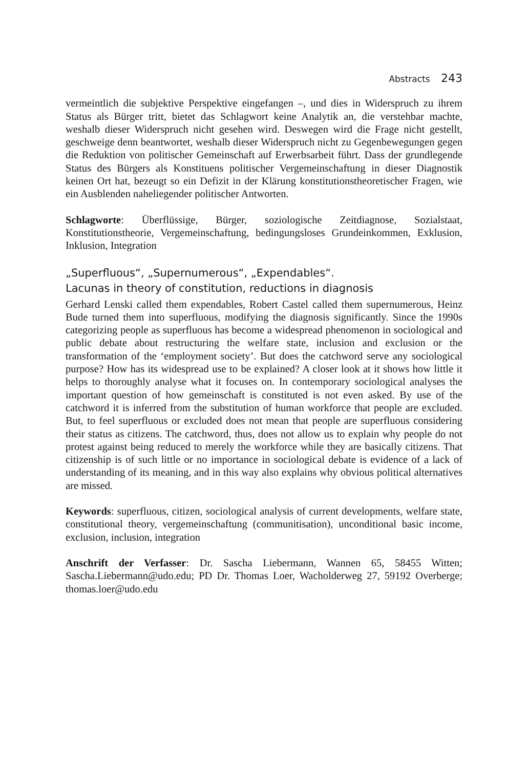Abstracts 243
vermeintlich die subjektive Perspektive eingefangen –, und dies in Widerspruch zu ihrem Status als Bürger tritt, bietet das Schlagwort keine Analytik an, die verstehbar machte, weshalb dieser Widerspruch nicht gesehen wird. Deswegen wird die Frage nicht gestellt, geschweige denn beantwortet, weshalb dieser Widerspruch nicht zu Gegenbewegungen gegen die Reduktion von politischer Gemeinschaft auf Erwerbsarbeit führt. Dass der grundlegende Status des Bürgers als Konstituens politischer Vergemeinschaftung in dieser Diagnostik keinen Ort hat, bezeugt so ein Defizit in der Klärung konstitutionstheoretischer Fragen, wie ein Ausblenden naheliegender politischer Antworten.
Schlagworte: Überflüssige, Bürger, soziologische Zeitdiagnose, Sozialstaat, Konstitutionstheorie, Vergemeinschaftung, bedingungsloses Grundeinkommen, Exklusion, Inklusion, Integration
„Superfluous“, „Supernumerous“, „Expendables“.
Lacunas in theory of constitution, reductions in diagnosis
Gerhard Lenski called them expendables, Robert Castel called them supernumerous, Heinz Bude turned them into superfluous, modifying the diagnosis significantly. Since the 1990s categorizing people as superfluous has become a widespread phenomenon in sociological and public debate about restructuring the welfare state, inclusion and exclusion or the transformation of the ‘employment society’. But does the catchword serve any sociological purpose? How has its widespread use to be explained? A closer look at it shows how little it helps to thoroughly analyse what it focuses on. In contemporary sociological analyses the important question of how gemeinschaft is constituted is not even asked. By use of the catchword it is inferred from the substitution of human workforce that people are excluded. But, to feel superfluous or excluded does not mean that people are superfluous considering their status as citizens. The catchword, thus, does not allow us to explain why people do not protest against being reduced to merely the workforce while they are basically citizens. That citizenship is of such little or no importance in sociological debate is evidence of a lack of understanding of its meaning, and in this way also explains why obvious political alternatives are missed.
Keywords: superfluous, citizen, sociological analysis of current developments, welfare state, constitutional theory, vergemeinschaftung (communitisation), unconditional basic income, exclusion, inclusion, integration
Anschrift der Verfasser: Dr. Sascha Liebermann, Wannen 65, 58455 Witten; Sascha.Liebermann@udo.edu; PD Dr. Thomas Loer, Wacholderweg 27, 59192 Overberge; thomas.loer@udo.edu